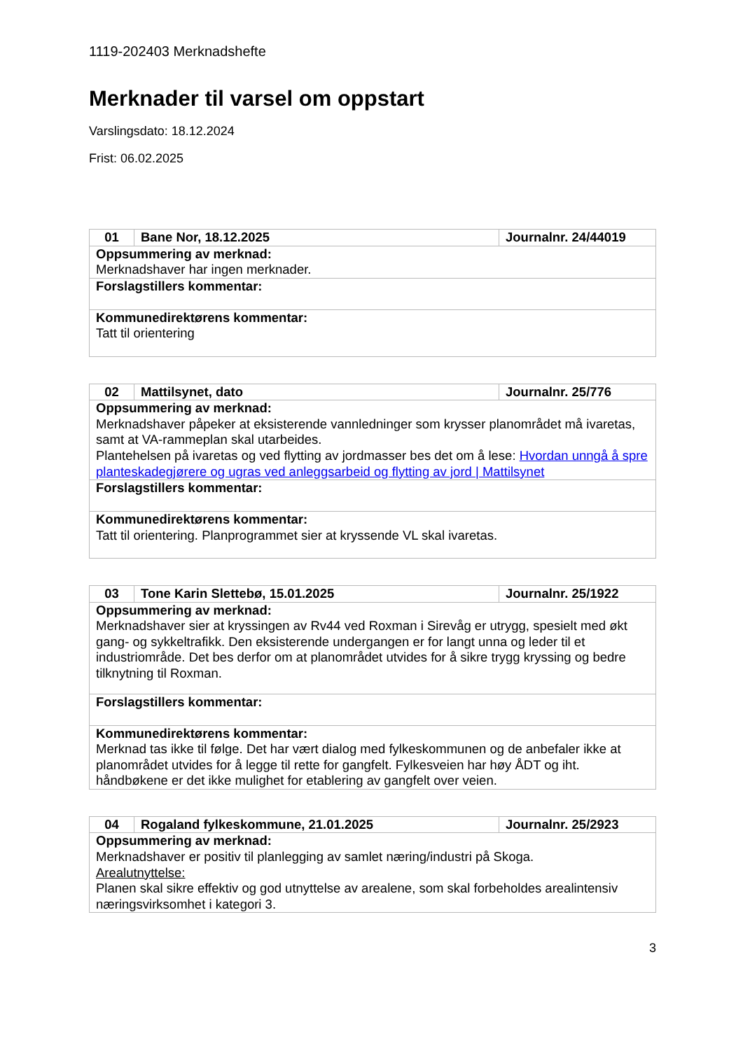1119-202403 Merknadshefte
Merknader til varsel om oppstart
Varslingsdato: 18.12.2024
Frist: 06.02.2025
| 01 | Bane Nor, 18.12.2025 | Journalnr. 24/44019 |
| Oppsummering av merknad: Merknadshaver har ingen merknader. | | |
| Forslagstillers kommentar: | | |
| Kommunedirektørens kommentar: Tatt til orientering | | |
| 02 | Mattilsynet, dato | Journalnr. 25/776 |
| Oppsummering av merknad: Merknadshaver påpeker at eksisterende vannledninger som krysser planområdet må ivaretas, samt at VA-rammeplan skal utarbeides. Plantehelsen på ivaretas og ved flytting av jordmasser bes det om å lese: Hvordan unngå å spre planteskadegjørere og ugras ved anleggsarbeid og flytting av jord / Mattilsynet | | |
| Forslagstillers kommentar: | | |
| Kommunedirektørens kommentar: Tatt til orientering. Planprogrammet sier at kryssende VL skal ivaretas. | | |
| 03 | Tone Karin Slettebø, 15.01.2025 | Journalnr. 25/1922 |
| Oppsummering av merknad: Merknadshaver sier at kryssingen av Rv44 ved Roxman i Sirevåg er utrygg, spesielt med økt gang- og sykkeltrafikk. Den eksisterende undergangen er for langt unna og leder til et industriområde. Det bes derfor om at planområdet utvides for å sikre trygg kryssing og bedre tilknytning til Roxman. | | |
| Forslagstillers kommentar: | | |
| Kommunedirektørens kommentar: Merknad tas ikke til følge. Det har vært dialog med fylkeskommunen og de anbefaler ikke at planområdet utvides for å legge til rette for gangfelt. Fylkesveien har høy ÅDT og iht. håndbøkene er det ikke mulighet for etablering av gangfelt over veien. | | |
| 04 | Rogaland fylkeskommune, 21.01.2025 | Journalnr. 25/2923 |
| Oppsummering av merknad: Merknadshaver er positiv til planlegging av samlet næring/industri på Skoga. Arealutnyttelse: Planen skal sikre effektiv og god utnyttelse av arealene, som skal forbeholdes arealintensiv næringsvirksomhet i kategori 3. | | |
3